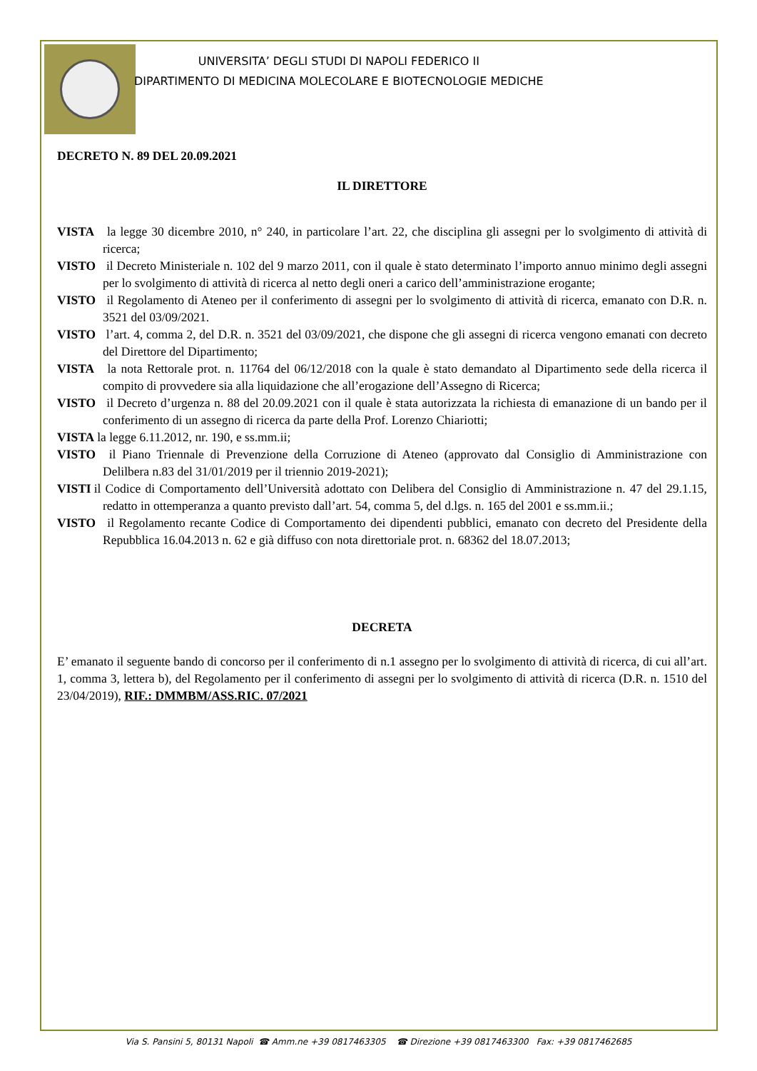UNIVERSITA’ DEGLI STUDI DI NAPOLI FEDERICO II
DIPARTIMENTO DI MEDICINA MOLECOLARE E BIOTECNOLOGIE MEDICHE
DECRETO N. 89 DEL 20.09.2021
IL DIRETTORE
VISTA la legge 30 dicembre 2010, n° 240, in particolare l’art. 22, che disciplina gli assegni per lo svolgimento di attività di ricerca;
VISTO il Decreto Ministeriale n. 102 del 9 marzo 2011, con il quale è stato determinato l’importo annuo minimo degli assegni per lo svolgimento di attività di ricerca al netto degli oneri a carico dell’amministrazione erogante;
VISTO il Regolamento di Ateneo per il conferimento di assegni per lo svolgimento di attività di ricerca, emanato con D.R. n. 3521 del 03/09/2021.
VISTO l’art. 4, comma 2, del D.R. n. 3521 del 03/09/2021, che dispone che gli assegni di ricerca vengono emanati con decreto del Direttore del Dipartimento;
VISTA la nota Rettorale prot. n. 11764 del 06/12/2018 con la quale è stato demandato al Dipartimento sede della ricerca il compito di provvedere sia alla liquidazione che all’erogazione dell’Assegno di Ricerca;
VISTO il Decreto d’urgenza n. 88 del 20.09.2021 con il quale è stata autorizzata la richiesta di emanazione di un bando per il conferimento di un assegno di ricerca da parte della Prof. Lorenzo Chiariotti;
VISTA la legge 6.11.2012, nr. 190, e ss.mm.ii;
VISTO il Piano Triennale di Prevenzione della Corruzione di Ateneo (approvato dal Consiglio di Amministrazione con Delilbera n.83 del 31/01/2019 per il triennio 2019-2021);
VISTI il Codice di Comportamento dell’Università adottato con Delibera del Consiglio di Amministrazione n. 47 del 29.1.15, redatto in ottemperanza a quanto previsto dall’art. 54, comma 5, del d.lgs. n. 165 del 2001 e ss.mm.ii.;
VISTO il Regolamento recante Codice di Comportamento dei dipendenti pubblici, emanato con decreto del Presidente della Repubblica 16.04.2013 n. 62 e già diffuso con nota direttoriale prot. n. 68362 del 18.07.2013;
DECRETA
E’ emanato il seguente bando di concorso per il conferimento di n.1 assegno per lo svolgimento di attività di ricerca, di cui all’art. 1, comma 3, lettera b), del Regolamento per il conferimento di assegni per lo svolgimento di attività di ricerca (D.R. n. 1510 del 23/04/2019), RIF.: DMMBM/ASS.RIC. 07/2021
Via S. Pansini 5, 80131 Napoli ☎ Amm.ne +39 0817463305 ☎ Direzione +39 0817463300 Fax: +39 0817462685